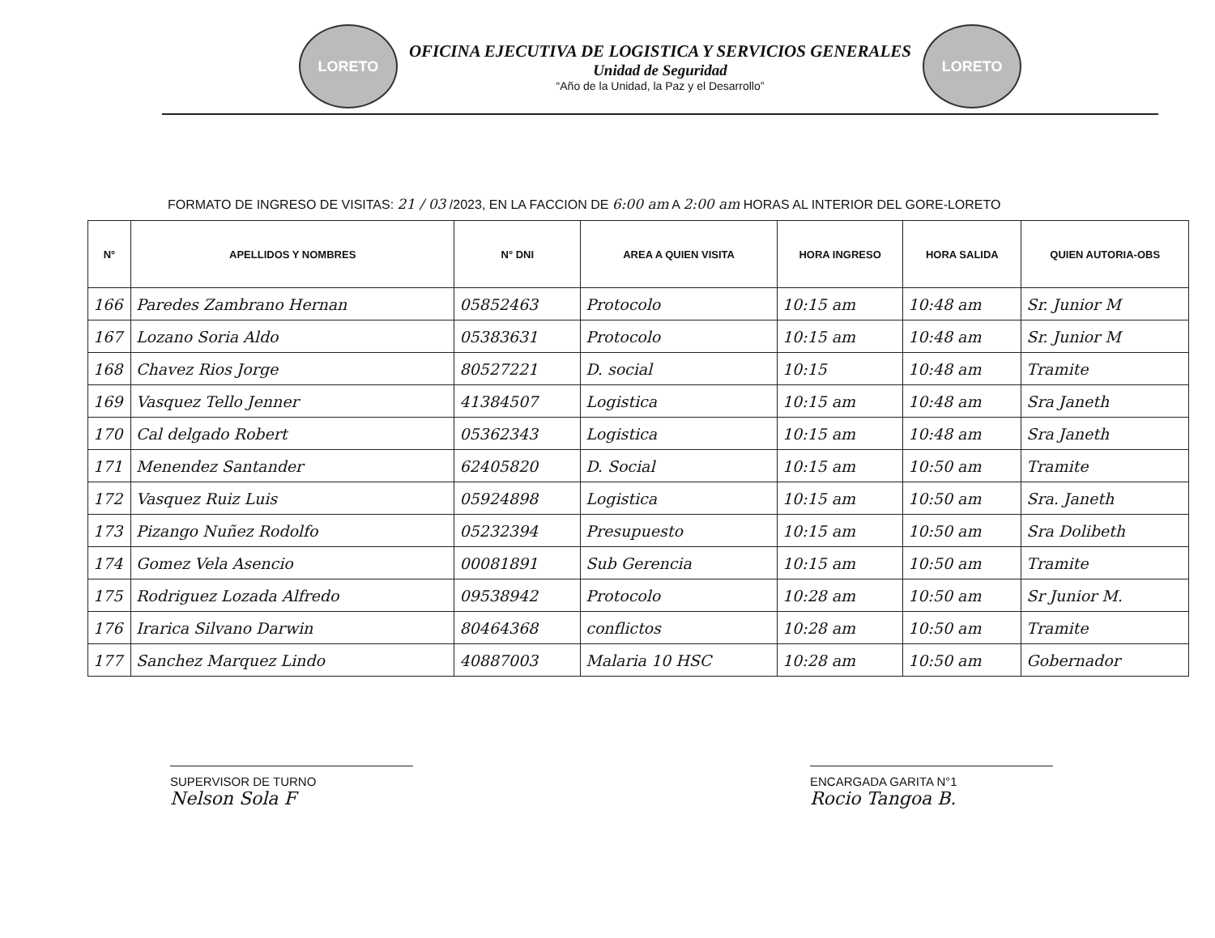LORETO
OFICINA EJECUTIVA DE LOGISTICA Y SERVICIOS GENERALES
Unidad de Seguridad
“Año de la Unidad, la Paz y el Desarrollo”
LORETO
FORMATO DE INGRESO DE VISITAS: 21 / 03 /2023, EN LA FACCION DE 6:00 am A 2:00 am HORAS AL INTERIOR DEL GORE-LORETO
| N° | APELLIDOS Y NOMBRES | N° DNI | AREA A QUIEN VISITA | HORA INGRESO | HORA SALIDA | QUIEN AUTORIA-OBS |
| --- | --- | --- | --- | --- | --- | --- |
| 166 | Paredes Zambrano Hernan | 05852463 | Protocolo | 10:15 am | 10:48 am | Sr. Junior M |
| 167 | Lozano Soria Aldo | 05383631 | Protocolo | 10:15 am | 10:48 am | Sr. Junior M |
| 168 | Chavez Rios Jorge | 80527221 | D. social | 10:15 | 10:48 am | Tramite |
| 169 | Vasquez Tello Jenner | 41384507 | Logistica | 10:15 am | 10:48 am | Sra Janeth |
| 170 | Cal delgado Robert | 05362343 | Logistica | 10:15 am | 10:48 am | Sra Janeth |
| 171 | Menendez Santander | 62405820 | D. Social | 10:15 am | 10:50 am | Tramite |
| 172 | Vasquez Ruiz Luis | 05924898 | Logistica | 10:15 am | 10:50 am | Sra. Janeth |
| 173 | Pizango Nuñez Rodolfo | 05232394 | Presupuesto | 10:15 am | 10:50 am | Sra Dolibeth |
| 174 | Gomez Vela Asencio | 00081891 | Sub Gerencia | 10:15 am | 10:50 am | Tramite |
| 175 | Rodriguez Lozada Alfredo | 09538942 | Protocolo | 10:28 am | 10:50 am | Sr Junior M. |
| 176 | Irarica Silvano Darwin | 80464368 | conflictos | 10:28 am | 10:50 am | Tramite |
| 177 | Sanchez Marquez Lindo | 40887003 | Malaria 10 HSC | 10:28 am | 10:50 am | Gobernador |
SUPERVISOR DE TURNO
Nelson Sola F
ENCARGADA GARITA N°1
Rocio Tangoa B.